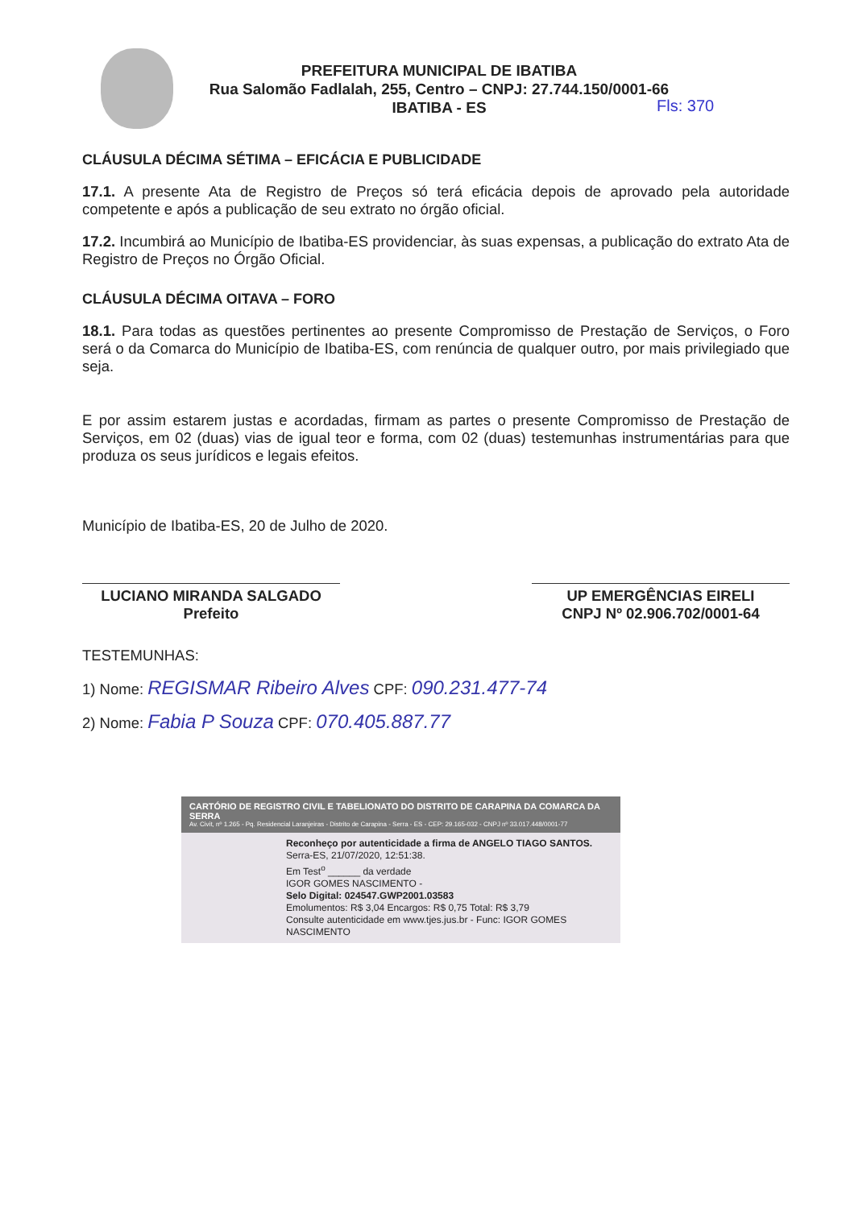PREFEITURA MUNICIPAL DE IBATIBA
Rua Salomão Fadlalah, 255, Centro – CNPJ: 27.744.150/0001-66
IBATIBA - ES
Fls: 370
CLÁUSULA DÉCIMA SÉTIMA – EFICÁCIA E PUBLICIDADE
17.1. A presente Ata de Registro de Preços só terá eficácia depois de aprovado pela autoridade competente e após a publicação de seu extrato no órgão oficial.
17.2. Incumbirá ao Município de Ibatiba-ES providenciar, às suas expensas, a publicação do extrato Ata de Registro de Preços no Órgão Oficial.
CLÁUSULA DÉCIMA OITAVA – FORO
18.1. Para todas as questões pertinentes ao presente Compromisso de Prestação de Serviços, o Foro será o da Comarca do Município de Ibatiba-ES, com renúncia de qualquer outro, por mais privilegiado que seja.
E por assim estarem justas e acordadas, firmam as partes o presente Compromisso de Prestação de Serviços, em 02 (duas) vias de igual teor e forma, com 02 (duas) testemunhas instrumentárias para que produza os seus jurídicos e legais efeitos.
Município de Ibatiba-ES, 20 de Julho de 2020.
LUCIANO MIRANDA SALGADO
Prefeito
UP EMERGÊNCIAS EIRELI
CNPJ Nº 02.906.702/0001-64
TESTEMUNHAS:
1) Nome: REGISMAR Ribeiro Alves CPF: 090.231.477-74
2) Nome: Fabia P Souza CPF: 070.405.887.77
CARTÓRIO DE REGISTRO CIVIL E TABELIONATO DO DISTRITO DE CARAPINA DA COMARCA DA SERRA
Av. Civit, nº 1.265 - Pq. Residencial Laranjeiras - Distrito de Carapina - Serra - ES - CEP: 29.165-032 - CNPJ nº 33.017.448/0001-77
Reconheço por autenticidade a firma de ANGELO TIAGO SANTOS. Serra-ES, 21/07/2020, 12:51:38.
Em Test<sup>o</sup> ______ da verdade
IGOR GOMES NASCIMENTO -
Selo Digital: 024547.GWP2001.03583
Emolumentos: R$ 3,04 Encargos: R$ 0,75 Total: R$ 3,79
Consulte autenticidade em www.tjes.jus.br - Func: IGOR GOMES NASCIMENTO